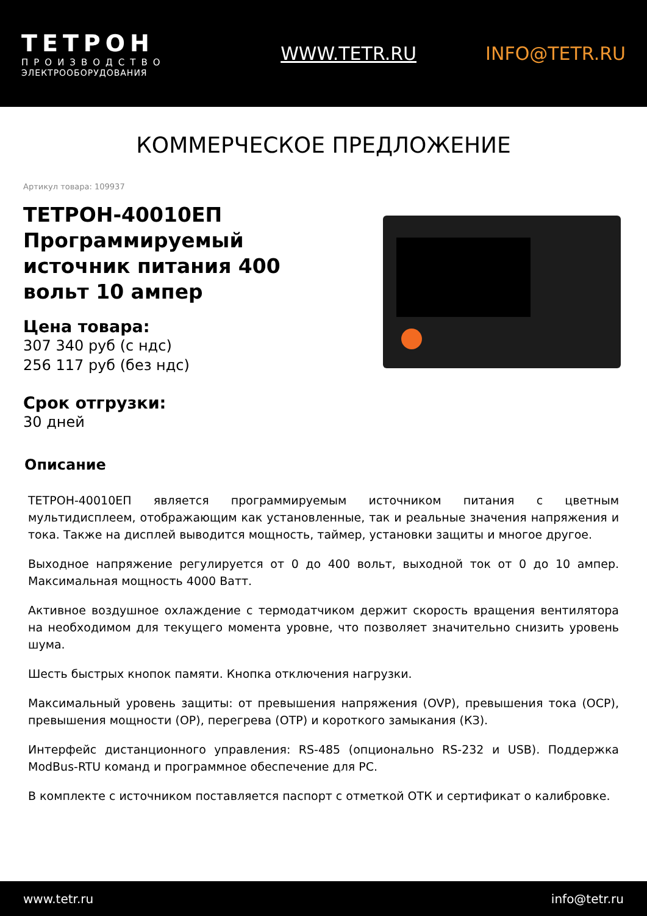ТЕТРОН
ПРОИЗВОДСТВО
ЭЛЕКТРООБОРУДОВАНИЯ
WWW.TETR.RU INFO@TETR.RU
КОММЕРЧЕСКОЕ ПРЕДЛОЖЕНИЕ
Артикул товара: 109937
ТЕТРОН-40010ЕП Программируемый источник питания 400 вольт 10 ампер
Цена товара:
307 340 руб (с ндс)
256 117 руб (без ндс)
Срок отгрузки:
30 дней
Описание
ТЕТРОН-40010ЕП является программируемым источником питания с цветным мультидисплеем, отображающим как установленные, так и реальные значения напряжения и тока. Также на дисплей выводится мощность, таймер, установки защиты и многое другое.
Выходное напряжение регулируется от 0 до 400 вольт, выходной ток от 0 до 10 ампер. Максимальная мощность 4000 Ватт.
Активное воздушное охлаждение с термодатчиком держит скорость вращения вентилятора на необходимом для текущего момента уровне, что позволяет значительно снизить уровень шума.
Шесть быстрых кнопок памяти. Кнопка отключения нагрузки.
Максимальный уровень защиты: от превышения напряжения (OVP), превышения тока (OCP), превышения мощности (OP), перегрева (OTP) и короткого замыкания (КЗ).
Интерфейс дистанционного управления: RS-485 (опционально RS-232 и USB). Поддержка ModBus-RTU команд и программное обеспечение для PC.
В комплекте с источником поставляется паспорт с отметкой ОТК и сертификат о калибровке.
www.tetr.ru info@tetr.ru